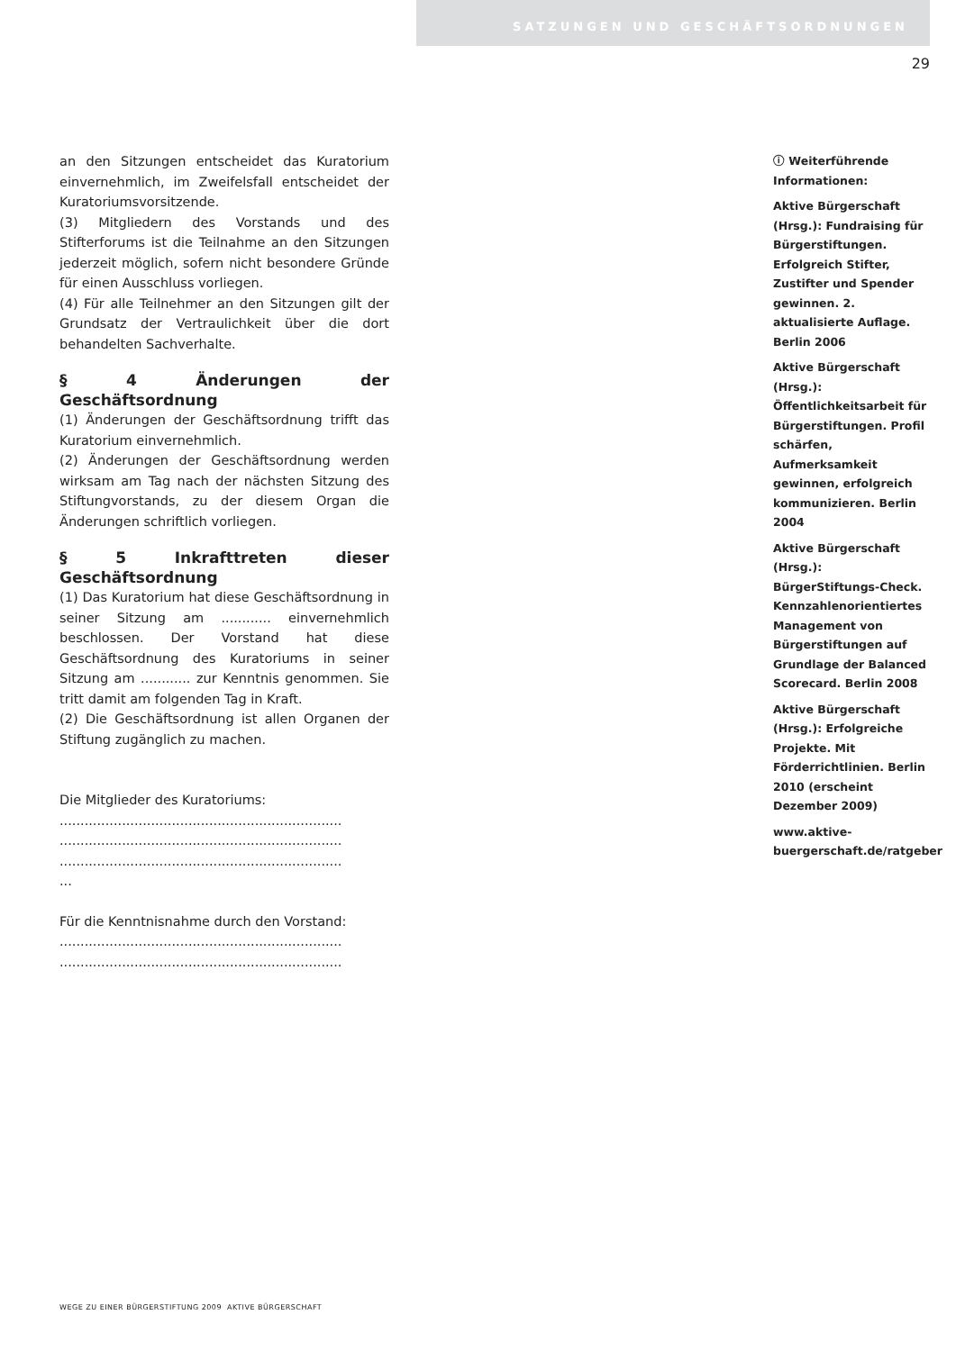SATZUNGEN UND GESCHÄFTSORDNUNGEN
29
an den Sitzungen entscheidet das Kuratorium einvernehmlich, im Zweifelsfall entscheidet der Kuratoriumsvorsitzende.
(3) Mitgliedern des Vorstands und des Stifterforums ist die Teilnahme an den Sitzungen jederzeit möglich, sofern nicht besondere Gründe für einen Ausschluss vorliegen.
(4) Für alle Teilnehmer an den Sitzungen gilt der Grundsatz der Vertraulichkeit über die dort behandelten Sachverhalte.
§ 4 Änderungen der Geschäftsordnung
(1) Änderungen der Geschäftsordnung trifft das Kuratorium einvernehmlich.
(2) Änderungen der Geschäftsordnung werden wirksam am Tag nach der nächsten Sitzung des Stiftungvorstands, zu der diesem Organ die Änderungen schriftlich vorliegen.
§ 5 Inkrafttreten dieser Geschäftsordnung
(1) Das Kuratorium hat diese Geschäftsordnung in seiner Sitzung am ............ einvernehmlich beschlossen. Der Vorstand hat diese Geschäftsordnung des Kuratoriums in seiner Sitzung am ............ zur Kenntnis genommen. Sie tritt damit am folgenden Tag in Kraft.
(2) Die Geschäftsordnung ist allen Organen der Stiftung zugänglich zu machen.
Die Mitglieder des Kuratoriums:
....................................................................
....................................................................
....................................................................
...
Für die Kenntnisnahme durch den Vorstand:
....................................................................
....................................................................
ⓘ Weiterführende Informationen:
Aktive Bürgerschaft (Hrsg.): Fundraising für Bürgerstiftungen. Erfolgreich Stifter, Zustifter und Spender gewinnen. 2. aktualisierte Auflage. Berlin 2006
Aktive Bürgerschaft (Hrsg.): Öffentlichkeitsarbeit für Bürgerstiftungen. Profil schärfen, Aufmerksamkeit gewinnen, erfolgreich kommunizieren. Berlin 2004
Aktive Bürgerschaft (Hrsg.): BürgerStiftungs-Check. Kennzahlenorientiertes Management von Bürgerstiftungen auf Grundlage der Balanced Scorecard. Berlin 2008
Aktive Bürgerschaft (Hrsg.): Erfolgreiche Projekte. Mit Förderrichtlinien. Berlin 2010 (erscheint Dezember 2009)
www.aktive-buergerschaft.de/ratgeber
WEGE ZU EINER BÜRGERSTIFTUNG 2009 AKTIVE BÜRGERSCHAFT